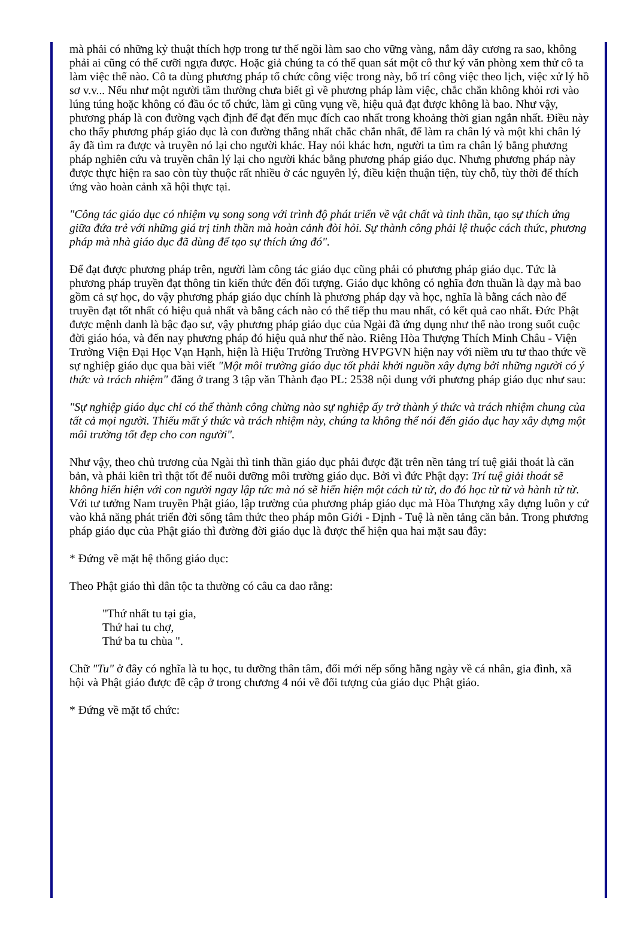mà phải có những kỷ thuật thích hợp trong tư thế ngồi làm sao cho vững vàng, nắm dây cương ra sao, không phải ai cũng có thể cưỡi ngựa được. Hoặc giả chúng ta có thể quan sát một cô thư ký văn phòng xem thử cô ta làm việc thế nào. Cô ta dùng phương pháp tổ chức công việc trong này, bố trí công việc theo lịch, việc xử lý hồ sơ v.v... Nếu như một người tầm thường chưa biết gì về phương pháp làm việc, chắc chắn không khỏi rơi vào lúng túng hoặc không có đầu óc tổ chức, làm gì cũng vụng về, hiệu quả đạt được không là bao. Như vậy, phương pháp là con đường vạch định để đạt đến mục đích cao nhất trong khoảng thời gian ngắn nhất. Điều này cho thấy phương pháp giáo dục là con đường thẳng nhất chắc chắn nhất, để làm ra chân lý và một khi chân lý ấy đã tìm ra được và truyền nó lại cho người khác. Hay nói khác hơn, người ta tìm ra chân lý bằng phương pháp nghiên cứu và truyền chân lý lại cho người khác bằng phương pháp giáo dục. Nhưng phương pháp này được thực hiện ra sao còn tùy thuộc rất nhiều ở các nguyên lý, điều kiện thuận tiện, tùy chỗ, tùy thời để thích ứng vào hoàn cảnh xã hội thực tại.
"Công tác giáo dục có nhiệm vụ song song với trình độ phát triển về vật chất và tinh thần, tạo sự thích ứng giữa đứa trẻ với những giá trị tinh thần mà hoàn cảnh đòi hỏi. Sự thành công phải lệ thuộc cách thức, phương pháp mà nhà giáo dục đã dùng để tạo sự thích ứng đó".
Để đạt được phương pháp trên, người làm công tác giáo dục cũng phải có phương pháp giáo dục. Tức là phương pháp truyền đạt thông tin kiến thức đến đối tượng. Giáo dục không có nghĩa đơn thuần là dạy mà bao gồm cả sự học, do vậy phương pháp giáo dục chính là phương pháp dạy và học, nghĩa là bằng cách nào để truyền đạt tốt nhất có hiệu quả nhất và bằng cách nào có thể tiếp thu mau nhất, có kết quả cao nhất. Đức Phật được mệnh danh là bậc đạo sư, vậy phương pháp giáo dục của Ngài đã ứng dụng như thế nào trong suốt cuộc đời giáo hóa, và đến nay phương pháp đó hiệu quả như thế nào. Riêng Hòa Thượng Thích Minh Châu - Viện Trưởng Viện Đại Học Vạn Hạnh, hiện là Hiệu Trưởng Trường HVPGVN hiện nay với niềm ưu tư thao thức về sự nghiệp giáo dục qua bài viết "Một môi trường giáo dục tốt phải khởi nguồn xây dựng bởi những người có ý thức và trách nhiệm" đăng ở trang 3 tập văn Thành đạo PL: 2538 nội dung với phương pháp giáo dục như sau:
"Sự nghiệp giáo dục chỉ có thể thành công chừng nào sự nghiệp ấy trở thành ý thức và trách nhiệm chung của tất cả mọi người. Thiếu mất ý thức và trách nhiệm này, chúng ta không thể nói đến giáo dục hay xây dựng một môi trường tốt đẹp cho con người".
Như vậy, theo chủ trương của Ngài thì tinh thần giáo dục phải được đặt trên nền tảng trí tuệ giải thoát là căn bản, và phải kiên trì thật tốt để nuôi dưỡng môi trường giáo dục. Bởi vì đức Phật dạy: Trí tuệ giải thoát sẽ không hiển hiện với con người ngay lập tức mà nó sẽ hiển hiện một cách từ từ, do đó học từ từ và hành từ từ. Với tư tưởng Nam truyền Phật giáo, lập trường của phương pháp giáo dục mà Hòa Thượng xây dựng luôn y cứ vào khả năng phát triển đời sống tâm thức theo pháp môn Giới - Định - Tuệ là nền tảng căn bản. Trong phương pháp giáo dục của Phật giáo thì đường đời giáo dục là được thể hiện qua hai mặt sau đây:
* Đứng về mặt hệ thống giáo dục:
Theo Phật giáo thì dân tộc ta thường có câu ca dao rằng:
"Thứ nhất tu tại gia,
Thứ hai tu chợ,
Thứ ba tu chùa ".
Chữ "Tu" ở đây có nghĩa là tu học, tu dưỡng thân tâm, đổi mới nếp sống hằng ngày về cá nhân, gia đình, xã hội và Phật giáo được đề cập ở trong chương 4 nói về đối tượng của giáo dục Phật giáo.
* Đứng về mặt tổ chức: